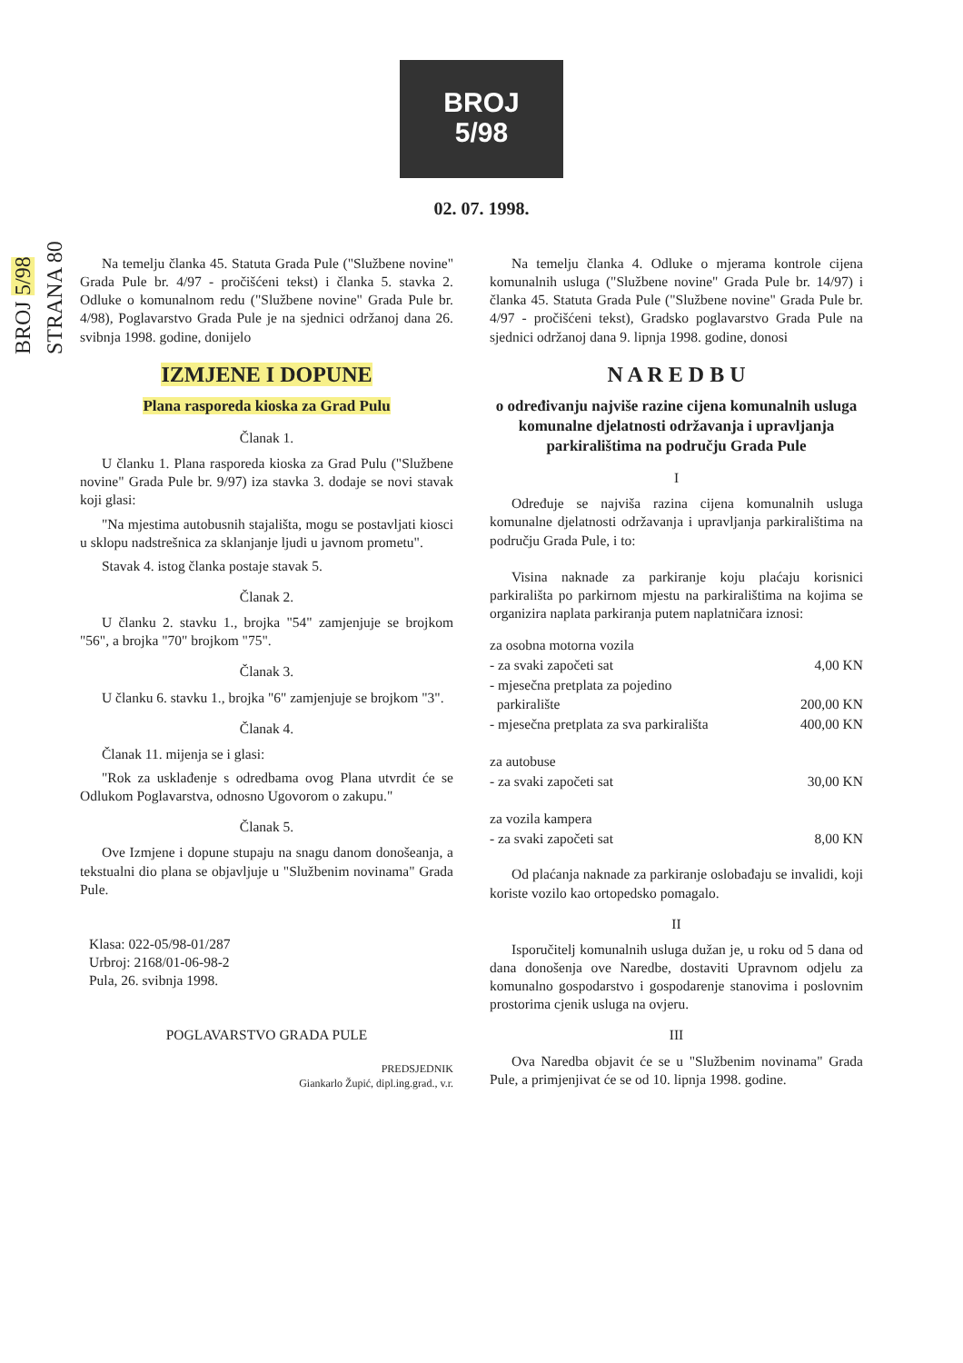BROJ 5/98
STRANA 80
BROJ
5/98
02. 07. 1998.
Na temelju članka 45. Statuta Grada Pule ("Službene novine" Grada Pule br. 4/97 - pročišćeni tekst) i članka 5. stavka 2. Odluke o komunalnom redu ("Službene novine" Grada Pule br. 4/98), Poglavarstvo Grada Pule je na sjednici održanoj dana 26. svibnja 1998. godine, donijelo
IZMJENE I DOPUNE
Plana rasporeda kioska za Grad Pulu
Članak 1.
U članku 1. Plana rasporeda kioska za Grad Pulu ("Službene novine" Grada Pule br. 9/97) iza stavka 3. dodaje se novi stavak koji glasi:
"Na mjestima autobusnih stajališta, mogu se postavljati kiosci u sklopu nadstrešnica za sklanjanje ljudi u javnom prometu".
Stavak 4. istog članka postaje stavak 5.
Članak 2.
U članku 2. stavku 1., brojka "54" zamjenjuje se brojkom "56", a brojka "70" brojkom "75".
Članak 3.
U članku 6. stavku 1., brojka "6" zamjenjuje se brojkom "3".
Članak 4.
Članak 11. mijenja se i glasi:
"Rok za usklađenje s odredbama ovog Plana utvrdit će se Odlukom Poglavarstva, odnosno Ugovorom o zakupu."
Članak 5.
Ove Izmjene i dopune stupaju na snagu danom donošeanja, a tekstualni dio plana se objavljuje u "Službenim novinama" Grada Pule.
Klasa: 022-05/98-01/287
Urbroj: 2168/01-06-98-2
Pula, 26. svibnja 1998.
POGLAVARSTVO GRADA PULE
PREDSJEDNIK
Giankarlo Župić, dipl.ing.grad., v.r.
Na temelju članka 4. Odluke o mjerama kontrole cijena komunalnih usluga ("Službene novine" Grada Pule br. 14/97) i članka 45. Statuta Grada Pule ("Službene novine" Grada Pule br. 4/97 - pročišćeni tekst), Gradsko poglavarstvo Grada Pule na sjednici održanoj dana 9. lipnja 1998. godine, donosi
N A R E D B U
o određivanju najviše razine cijena komunalnih usluga komunalne djelatnosti održavanja i upravljanja parkiralištima na području Grada Pule
I
Određuje se najviša razina cijena komunalnih usluga komunalne djelatnosti održavanja i upravljanja parkiralištima na području Grada Pule, i to:
Visina naknade za parkiranje koju plaćaju korisnici parkirališta po parkirnom mjestu na parkiralištima na kojima se organizira naplata parkiranja putem naplatničara iznosi:
| za osobna motorna vozila | |
| - za svaki započeti sat | 4,00 KN |
| - mjesečna pretplata za pojedino parkiralište | 200,00 KN |
| - mjesečna pretplata za sva parkirališta | 400,00 KN |
| za autobuse | |
| - za svaki započeti sat | 30,00 KN |
| za vozila kampera | |
| - za svaki započeti sat | 8,00 KN |
Od plaćanja naknade za parkiranje oslobađaju se invalidi, koji koriste vozilo kao ortopedsko pomagalo.
II
Isporučitelj komunalnih usluga dužan je, u roku od 5 dana od dana donošenja ove Naredbe, dostaviti Upravnom odjelu za komunalno gospodarstvo i gospodarenje stanovima i poslovnim prostorima cjenik usluga na ovjeru.
III
Ova Naredba objavit će se u "Službenim novinama" Grada Pule, a primjenjivat će se od 10. lipnja 1998. godine.